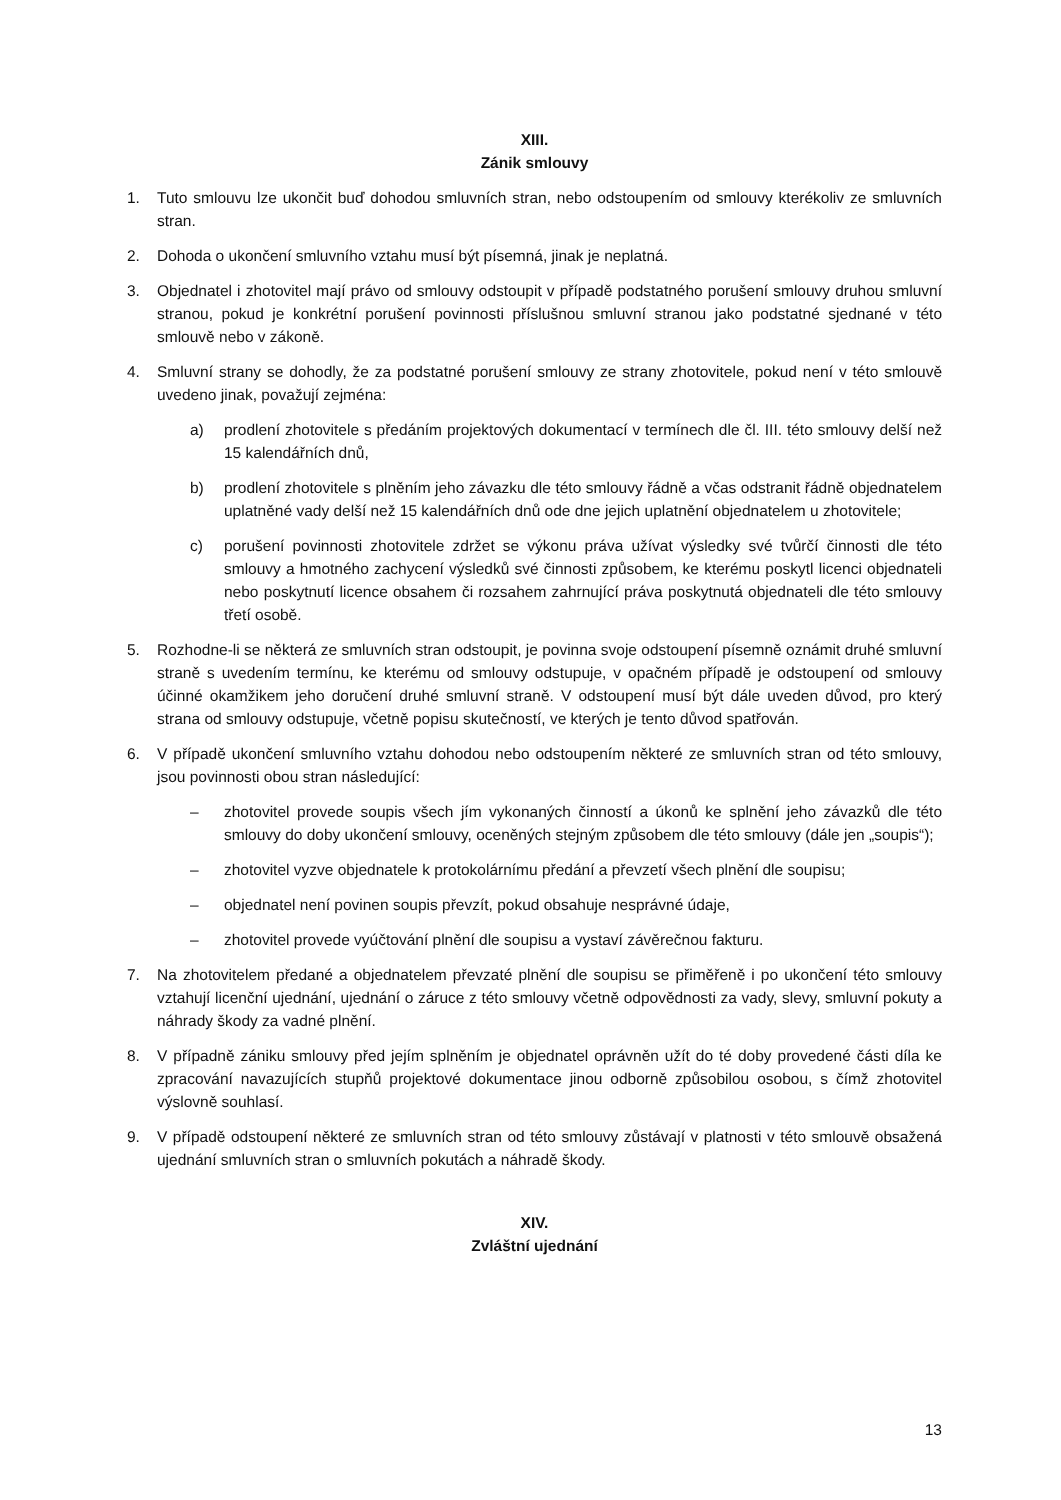XIII.
Zánik smlouvy
1. Tuto smlouvu lze ukončit buď dohodou smluvních stran, nebo odstoupením od smlouvy kterékoliv ze smluvních stran.
2. Dohoda o ukončení smluvního vztahu musí být písemná, jinak je neplatná.
3. Objednatel i zhotovitel mají právo od smlouvy odstoupit v případě podstatného porušení smlouvy druhou smluvní stranou, pokud je konkrétní porušení povinnosti příslušnou smluvní stranou jako podstatné sjednané v této smlouvě nebo v zákoně.
4. Smluvní strany se dohodly, že za podstatné porušení smlouvy ze strany zhotovitele, pokud není v této smlouvě uvedeno jinak, považují zejména:
a) prodlení zhotovitele s předáním projektových dokumentací v termínech dle čl. III. této smlouvy delší než 15 kalendářních dnů,
b) prodlení zhotovitele s plněním jeho závazku dle této smlouvy řádně a včas odstranit řádně objednatelem uplatněné vady delší než 15 kalendářních dnů ode dne jejich uplatnění objednatelem u zhotovitele;
c) porušení povinnosti zhotovitele zdržet se výkonu práva užívat výsledky své tvůrčí činnosti dle této smlouvy a hmotného zachycení výsledků své činnosti způsobem, ke kterému poskytl licenci objednateli nebo poskytnutí licence obsahem či rozsahem zahrnující práva poskytnutá objednateli dle této smlouvy třetí osobě.
5. Rozhodne-li se některá ze smluvních stran odstoupit, je povinna svoje odstoupení písemně oznámit druhé smluvní straně s uvedením termínu, ke kterému od smlouvy odstupuje, v opačném případě je odstoupení od smlouvy účinné okamžikem jeho doručení druhé smluvní straně. V odstoupení musí být dále uveden důvod, pro který strana od smlouvy odstupuje, včetně popisu skutečností, ve kterých je tento důvod spatřován.
6. V případě ukončení smluvního vztahu dohodou nebo odstoupením některé ze smluvních stran od této smlouvy, jsou povinnosti obou stran následující:
– zhotovitel provede soupis všech jím vykonaných činností a úkonů ke splnění jeho závazků dle této smlouvy do doby ukončení smlouvy, oceněných stejným způsobem dle této smlouvy (dále jen „soupis“);
– zhotovitel vyzve objednatele k protokolárnímu předání a převzetí všech plnění dle soupisu;
– objednatel není povinen soupis převzít, pokud obsahuje nesprávné údaje,
– zhotovitel provede vyúčtování plnění dle soupisu a vystaví závěrečnou fakturu.
7. Na zhotovitelem předané a objednatelem převzaté plnění dle soupisu se přiměřeně i po ukončení této smlouvy vztahují licenční ujednání, ujednání o záruce z této smlouvy včetně odpovědnosti za vady, slevy, smluvní pokuty a náhrady škody za vadné plnění.
8. V případně zániku smlouvy před jejím splněním je objednatel oprávněn užít do té doby provedené části díla ke zpracování navazujících stupňů projektové dokumentace jinou odborně způsobilou osobou, s čímž zhotovitel výslovně souhlasí.
9. V případě odstoupení některé ze smluvních stran od této smlouvy zůstávají v platnosti v této smlouvě obsažená ujednání smluvních stran o smluvních pokutách a náhradě škody.
XIV.
Zvláštní ujednání
13